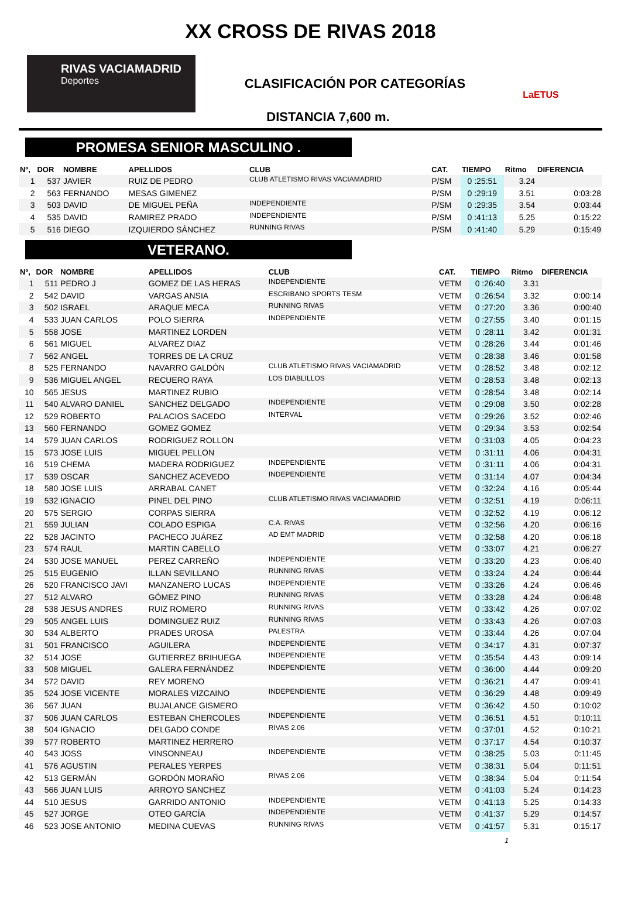XX CROSS DE RIVAS 2018
RIVAS VACIAMADRID
Deportes
CLASIFICACIÓN POR CATEGORÍAS
LaETUS
DISTANCIA 7,600 m.
PROMESA SENIOR MASCULINO .
| Nº, | DOR | NOMBRE | APELLIDOS | CLUB | CAT. | TIEMPO | Ritmo | DIFERENCIA |
| --- | --- | --- | --- | --- | --- | --- | --- | --- |
| 1 | 537 | JAVIER | RUIZ DE PEDRO | CLUB ATLETISMO RIVAS VACIAMADRID | P/SM | 0 :25:51 | 3.24 | |
| 2 | 563 | FERNANDO | MESAS GIMENEZ | | P/SM | 0 :29:19 | 3.51 | 0:03:28 |
| 3 | 503 | DAVID | DE MIGUEL PEÑA | INDEPENDIENTE | P/SM | 0 :29:35 | 3.54 | 0:03:44 |
| 4 | 535 | DAVID | RAMIREZ PRADO | INDEPENDIENTE | P/SM | 0 :41:13 | 5.25 | 0:15:22 |
| 5 | 516 | DIEGO | IZQUIERDO SÁNCHEZ | RUNNING RIVAS | P/SM | 0 :41:40 | 5.29 | 0:15:49 |
VETERANO.
| Nº, | DOR | NOMBRE | APELLIDOS | CLUB | CAT. | TIEMPO | Ritmo | DIFERENCIA |
| --- | --- | --- | --- | --- | --- | --- | --- | --- |
| 1 | 511 | PEDRO J | GOMEZ DE LAS HERAS | INDEPENDIENTE | VETM | 0 :26:40 | 3.31 | |
| 2 | 542 | DAVID | VARGAS ANSIA | ESCRIBANO SPORTS TESM | VETM | 0 :26:54 | 3.32 | 0:00:14 |
| 3 | 502 | ISRAEL | ARAQUE MECA | RUNNING RIVAS | VETM | 0 :27:20 | 3.36 | 0:00:40 |
| 4 | 533 | JUAN CARLOS | POLO SIERRA | INDEPENDIENTE | VETM | 0 :27:55 | 3.40 | 0:01:15 |
| 5 | 558 | JOSE | MARTINEZ LORDEN | | VETM | 0 :28:11 | 3.42 | 0:01:31 |
| 6 | 561 | MIGUEL | ALVAREZ DIAZ | | VETM | 0 :28:26 | 3.44 | 0:01:46 |
| 7 | 562 | ANGEL | TORRES DE LA CRUZ | | VETM | 0 :28:38 | 3.46 | 0:01:58 |
| 8 | 525 | FERNANDO | NAVARRO GALDÓN | CLUB ATLETISMO RIVAS VACIAMADRID | VETM | 0 :28:52 | 3.48 | 0:02:12 |
| 9 | 536 | MIGUEL ANGEL | RECUERO RAYA | LOS DIABLILLOS | VETM | 0 :28:53 | 3.48 | 0:02:13 |
| 10 | 565 | JESUS | MARTINEZ RUBIO | | VETM | 0 :28:54 | 3.48 | 0:02:14 |
| 11 | 540 | ALVARO DANIEL | SANCHEZ DELGADO | INDEPENDIENTE | VETM | 0 :29:08 | 3.50 | 0:02:28 |
| 12 | 529 | ROBERTO | PALACIOS SACEDO | INTERVAL | VETM | 0 :29:26 | 3.52 | 0:02:46 |
| 13 | 560 | FERNANDO | GOMEZ GOMEZ | | VETM | 0 :29:34 | 3.53 | 0:02:54 |
| 14 | 579 | JUAN CARLOS | RODRIGUEZ ROLLON | | VETM | 0 :31:03 | 4.05 | 0:04:23 |
| 15 | 573 | JOSE LUIS | MIGUEL PELLON | | VETM | 0 :31:11 | 4.06 | 0:04:31 |
| 16 | 519 | CHEMA | MADERA RODRIGUEZ | INDEPENDIENTE | VETM | 0 :31:11 | 4.06 | 0:04:31 |
| 17 | 539 | OSCAR | SANCHEZ ACEVEDO | INDEPENDIENTE | VETM | 0 :31:14 | 4.07 | 0:04:34 |
| 18 | 580 | JOSE LUIS | ARRABAL CANET | | VETM | 0 :32:24 | 4.16 | 0:05:44 |
| 19 | 532 | IGNACIO | PINEL DEL PINO | CLUB ATLETISMO RIVAS VACIAMADRID | VETM | 0 :32:51 | 4.19 | 0:06:11 |
| 20 | 575 | SERGIO | CORPAS SIERRA | | VETM | 0 :32:52 | 4.19 | 0:06:12 |
| 21 | 559 | JULIAN | COLADO ESPIGA | C.A. RIVAS | VETM | 0 :32:56 | 4.20 | 0:06:16 |
| 22 | 528 | JACINTO | PACHECO JUÁREZ | AD EMT MADRID | VETM | 0 :32:58 | 4.20 | 0:06:18 |
| 23 | 574 | RAUL | MARTIN CABELLO | | VETM | 0 :33:07 | 4.21 | 0:06:27 |
| 24 | 530 | JOSE MANUEL | PEREZ CARREÑO | INDEPENDIENTE | VETM | 0 :33:20 | 4.23 | 0:06:40 |
| 25 | 515 | EUGENIO | ILLAN SEVILLANO | RUNNING RIVAS | VETM | 0 :33:24 | 4.24 | 0:06:44 |
| 26 | 520 | FRANCISCO JAVI | MANZANERO LUCAS | INDEPENDIENTE | VETM | 0 :33:26 | 4.24 | 0:06:46 |
| 27 | 512 | ALVARO | GÓMEZ PINO | RUNNING RIVAS | VETM | 0 :33:28 | 4.24 | 0:06:48 |
| 28 | 538 | JESUS ANDRES | RUIZ ROMERO | RUNNING RIVAS | VETM | 0 :33:42 | 4.26 | 0:07:02 |
| 29 | 505 | ANGEL LUIS | DOMINGUEZ RUIZ | RUNNING RIVAS | VETM | 0 :33:43 | 4.26 | 0:07:03 |
| 30 | 534 | ALBERTO | PRADES UROSA | PALESTRA | VETM | 0 :33:44 | 4.26 | 0:07:04 |
| 31 | 501 | FRANCISCO | AGUILERA | INDEPENDIENTE | VETM | 0 :34:17 | 4.31 | 0:07:37 |
| 32 | 514 | JOSE | GUTIERREZ BRIHUEGA | INDEPENDIENTE | VETM | 0 :35:54 | 4.43 | 0:09:14 |
| 33 | 508 | MIGUEL | GALERA FERNÁNDEZ | INDEPENDIENTE | VETM | 0 :36:00 | 4.44 | 0:09:20 |
| 34 | 572 | DAVID | REY MORENO | | VETM | 0 :36:21 | 4.47 | 0:09:41 |
| 35 | 524 | JOSE VICENTE | MORALES VIZCAINO | INDEPENDIENTE | VETM | 0 :36:29 | 4.48 | 0:09:49 |
| 36 | 567 | JUAN | BUJALANCE GISMERO | | VETM | 0 :36:42 | 4.50 | 0:10:02 |
| 37 | 506 | JUAN CARLOS | ESTEBAN CHERCOLES | INDEPENDIENTE | VETM | 0 :36:51 | 4.51 | 0:10:11 |
| 38 | 504 | IGNACIO | DELGADO CONDE | RIVAS 2.06 | VETM | 0 :37:01 | 4.52 | 0:10:21 |
| 39 | 577 | ROBERTO | MARTINEZ HERRERO | | VETM | 0 :37:17 | 4.54 | 0:10:37 |
| 40 | 543 | JOSS | VINSONNEAU | INDEPENDIENTE | VETM | 0 :38:25 | 5.03 | 0:11:45 |
| 41 | 576 | AGUSTIN | PERALES YERPES | | VETM | 0 :38:31 | 5.04 | 0:11:51 |
| 42 | 513 | GERMÁN | GORDÓN MORAÑO | RIVAS 2.06 | VETM | 0 :38:34 | 5.04 | 0:11:54 |
| 43 | 566 | JUAN LUIS | ARROYO SANCHEZ | | VETM | 0 :41:03 | 5.24 | 0:14:23 |
| 44 | 510 | JESUS | GARRIDO ANTONIO | INDEPENDIENTE | VETM | 0 :41:13 | 5.25 | 0:14:33 |
| 45 | 527 | JORGE | OTEO GARCÍA | INDEPENDIENTE | VETM | 0 :41:37 | 5.29 | 0:14:57 |
| 46 | 523 | JOSE ANTONIO | MEDINA CUEVAS | RUNNING RIVAS | VETM | 0 :41:57 | 5.31 | 0:15:17 |
1